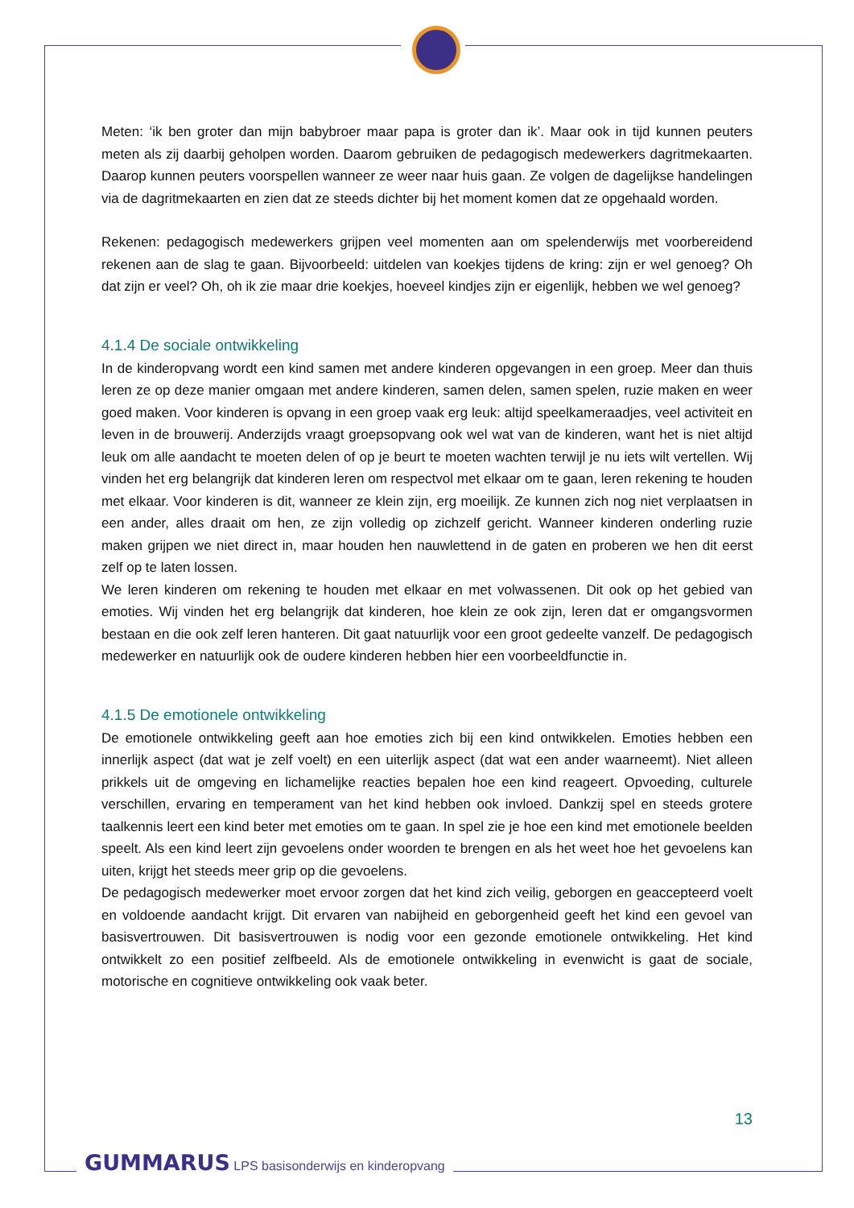Meten: ‘ik ben groter dan mijn babybroer maar papa is groter dan ik’. Maar ook in tijd kunnen peuters meten als zij daarbij geholpen worden. Daarom gebruiken de pedagogisch medewerkers dagritmekaarten. Daarop kunnen peuters voorspellen wanneer ze weer naar huis gaan. Ze volgen de dagelijkse handelingen via de dagritmekaarten en zien dat ze steeds dichter bij het moment komen dat ze opgehaald worden.
Rekenen: pedagogisch medewerkers grijpen veel momenten aan om spelenderwijs met voorbereidend rekenen aan de slag te gaan. Bijvoorbeeld: uitdelen van koekjes tijdens de kring: zijn er wel genoeg? Oh dat zijn er veel? Oh, oh ik zie maar drie koekjes, hoeveel kindjes zijn er eigenlijk, hebben we wel genoeg?
4.1.4 De sociale ontwikkeling
In de kinderopvang wordt een kind samen met andere kinderen opgevangen in een groep. Meer dan thuis leren ze op deze manier omgaan met andere kinderen, samen delen, samen spelen, ruzie maken en weer goed maken. Voor kinderen is opvang in een groep vaak erg leuk: altijd speelkameraadjes, veel activiteit en leven in de brouwerij. Anderzijds vraagt groepsopvang ook wel wat van de kinderen, want het is niet altijd leuk om alle aandacht te moeten delen of op je beurt te moeten wachten terwijl je nu iets wilt vertellen. Wij vinden het erg belangrijk dat kinderen leren om respectvol met elkaar om te gaan, leren rekening te houden met elkaar. Voor kinderen is dit, wanneer ze klein zijn, erg moeilijk. Ze kunnen zich nog niet verplaatsen in een ander, alles draait om hen, ze zijn volledig op zichzelf gericht. Wanneer kinderen onderling ruzie maken grijpen we niet direct in, maar houden hen nauwlettend in de gaten en proberen we hen dit eerst zelf op te laten lossen.
We leren kinderen om rekening te houden met elkaar en met volwassenen. Dit ook op het gebied van emoties. Wij vinden het erg belangrijk dat kinderen, hoe klein ze ook zijn, leren dat er omgangsvormen bestaan en die ook zelf leren hanteren. Dit gaat natuurlijk voor een groot gedeelte vanzelf. De pedagogisch medewerker en natuurlijk ook de oudere kinderen hebben hier een voorbeeldfunctie in.
4.1.5 De emotionele ontwikkeling
De emotionele ontwikkeling geeft aan hoe emoties zich bij een kind ontwikkelen. Emoties hebben een innerlijk aspect (dat wat je zelf voelt) en een uiterlijk aspect (dat wat een ander waarneemt). Niet alleen prikkels uit de omgeving en lichamelijke reacties bepalen hoe een kind reageert. Opvoeding, culturele verschillen, ervaring en temperament van het kind hebben ook invloed. Dankzij spel en steeds grotere taalkennis leert een kind beter met emoties om te gaan. In spel zie je hoe een kind met emotionele beelden speelt. Als een kind leert zijn gevoelens onder woorden te brengen en als het weet hoe het gevoelens kan uiten, krijgt het steeds meer grip op die gevoelens.
De pedagogisch medewerker moet ervoor zorgen dat het kind zich veilig, geborgen en geaccepteerd voelt en voldoende aandacht krijgt. Dit ervaren van nabijheid en geborgenheid geeft het kind een gevoel van basisvertrouwen. Dit basisvertrouwen is nodig voor een gezonde emotionele ontwikkeling. Het kind ontwikkelt zo een positief zelfbeeld. Als de emotionele ontwikkeling in evenwicht is gaat de sociale, motorische en cognitieve ontwikkeling ook vaak beter.
13
GUMMARUS LPS basisonderwijs en kinderopvang